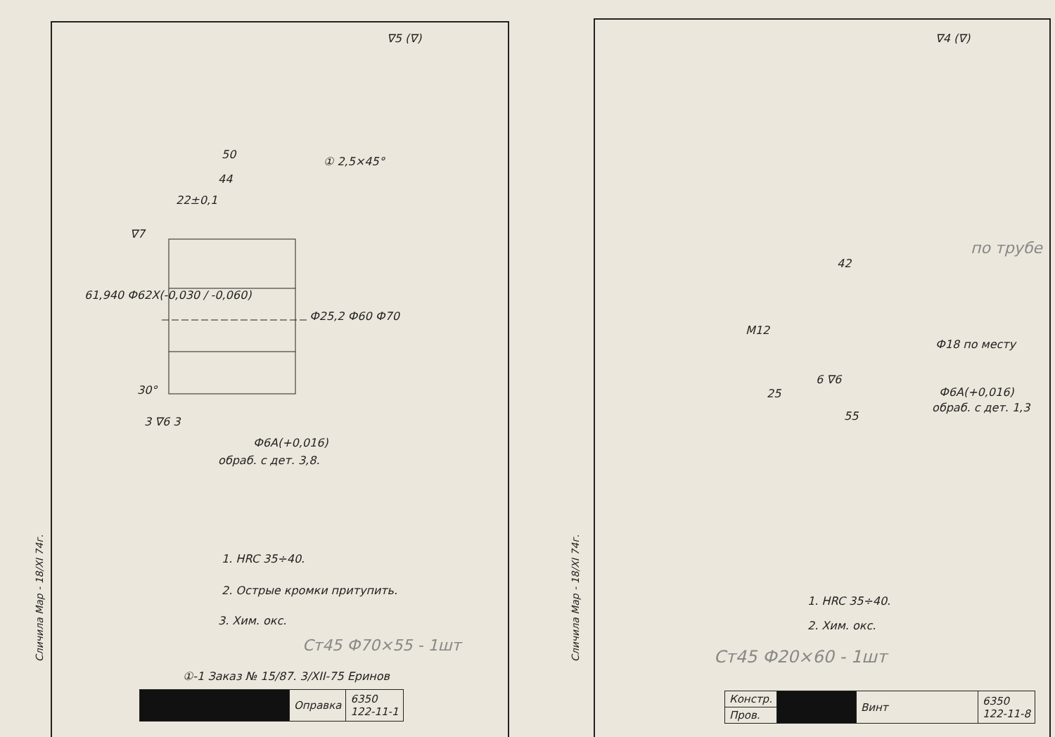Сличила Мар - 18/XI 74г.
∇5 (∇)
50
44
① 2,5×45°
22±0,1
∇7
61,940 Ф62Х(-0,030 / -0,060)
Ф25,2 Ф60 Ф70
30°
3 ∇6 3
Ф6А(+0,016)
обраб. с дет. 3,8.
1. HRC 35÷40.
2. Острые кромки притупить.
3. Хим. окс.
Ст45 Ф70×55 - 1шт
①-1 Заказ № 15/87. 3/XII-75 Еринов
| | Оправка | 6350 122-11-1 |
Сличила Мар - 18/XI 74г.
∇4 (∇)
42
M12
Ф18 по месту
по трубе
6 ∇6
25 Ф6А(+0,016)
обраб. с дет. 1,3
55
1. HRC 35÷40.
2. Хим. окс.
Ст45 Ф20×60 - 1шт
| Констр. | | Винт | 6350 122-11-8 |
| Пров. | | | |